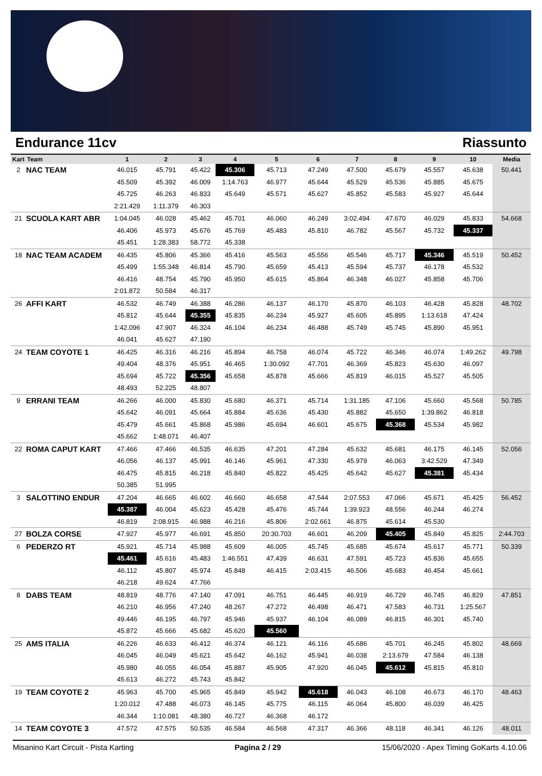Endurance 11cv Riassunto
| Kart | Team | 1 | 2 | 3 | 4 | 5 | 6 | 7 | 8 | 9 | 10 | Media |
| --- | --- | --- | --- | --- | --- | --- | --- | --- | --- | --- | --- | --- |
| 2 | NAC TEAM | 46.015 | 45.791 | 45.422 | 45.306 | 45.713 | 47.249 | 47.500 | 45.679 | 45.557 | 45.638 | 50.441 |
| | | 45.509 | 45.392 | 46.009 | 1:14.763 | 46.977 | 45.644 | 45.529 | 45.536 | 45.885 | 45.675 | |
| | | 45.725 | 46.263 | 46.833 | 45.649 | 45.571 | 45.627 | 45.852 | 45.583 | 45.927 | 45.644 | |
| | | 2:21.429 | 1:11.379 | 46.303 | | | | | | | | |
| 21 | SCUOLA KART ABR | 1:04.045 | 46.028 | 45.462 | 45.701 | 46.060 | 46.249 | 3:02.494 | 47.670 | 46.029 | 45.833 | 54.668 |
| | | 46.406 | 45.973 | 45.676 | 45.769 | 45.483 | 45.810 | 46.782 | 45.567 | 45.732 | 45.337 | |
| | | 45.451 | 1:28.383 | 58.772 | 45.338 | | | | | | | |
| 18 | NAC TEAM ACADEM | 46.435 | 45.806 | 45.366 | 45.416 | 45.563 | 45.556 | 45.546 | 45.717 | 45.346 | 45.519 | 50.452 |
| | | 45.499 | 1:55.348 | 46.814 | 45.790 | 45.659 | 45.413 | 45.594 | 45.737 | 46.178 | 45.532 | |
| | | 46.416 | 48.754 | 45.790 | 45.950 | 45.615 | 45.864 | 46.348 | 46.027 | 45.858 | 45.706 | |
| | | 2:01.872 | 50.584 | 46.317 | | | | | | | | |
| 26 | AFFI KART | 46.532 | 46.749 | 46.388 | 46.286 | 46.137 | 46.170 | 45.870 | 46.103 | 46.428 | 45.828 | 48.702 |
| | | 45.812 | 45.644 | 45.355 | 45.835 | 46.234 | 45.927 | 45.605 | 45.895 | 1:13.618 | 47.424 | |
| | | 1:42.096 | 47.907 | 46.324 | 46.104 | 46.234 | 46.488 | 45.749 | 45.745 | 45.890 | 45.951 | |
| | | 46.041 | 45.627 | 47.190 | | | | | | | | |
| 24 | TEAM COYOTE 1 | 46.425 | 46.316 | 46.216 | 45.894 | 46.758 | 46.074 | 45.722 | 46.346 | 46.074 | 1:49.262 | 49.798 |
| | | 49.404 | 48.376 | 45.951 | 46.465 | 1:30.092 | 47.701 | 46.369 | 45.823 | 45.630 | 46.097 | |
| | | 45.694 | 45.722 | 45.356 | 45.658 | 45.878 | 45.666 | 45.819 | 46.015 | 45.527 | 45.505 | |
| | | 48.493 | 52.225 | 48.807 | | | | | | | | |
| 9 | ERRANI TEAM | 46.266 | 46.000 | 45.830 | 45.680 | 46.371 | 45.714 | 1:31.185 | 47.106 | 45.660 | 45.568 | 50.785 |
| | | 45.642 | 46.091 | 45.664 | 45.884 | 45.636 | 45.430 | 45.882 | 45.650 | 1:39.862 | 46.818 | |
| | | 45.479 | 45.661 | 45.868 | 45.986 | 45.694 | 46.601 | 45.675 | 45.368 | 45.534 | 45.982 | |
| | | 45.662 | 1:48.071 | 46.407 | | | | | | | | |
| 22 | ROMA CAPUT KART | 47.466 | 47.466 | 46.535 | 46.635 | 47.201 | 47.284 | 45.632 | 45.681 | 46.175 | 46.145 | 52.056 |
| | | 46.056 | 46.137 | 45.991 | 46.146 | 45.961 | 47.330 | 45.979 | 46.063 | 3:42.529 | 47.349 | |
| | | 46.475 | 45.815 | 46.218 | 45.840 | 45.822 | 45.425 | 45.642 | 45.627 | 45.381 | 45.434 | |
| | | 50.385 | 51.995 | | | | | | | | | |
| 3 | SALOTTINO ENDUR | 47.204 | 46.665 | 46.602 | 46.660 | 46.658 | 47.544 | 2:07.553 | 47.066 | 45.671 | 45.425 | 56.452 |
| | | 45.387 | 46.004 | 45.623 | 45.428 | 45.476 | 45.744 | 1:39.923 | 48.556 | 46.244 | 46.274 | |
| | | 46.819 | 2:08.915 | 46.988 | 46.216 | 45.806 | 2:02.661 | 46.875 | 45.614 | 45.530 | | |
| 27 | BOLZA CORSE | 47.927 | 45.977 | 46.691 | 45.850 | 20:30.703 | 46.601 | 46.209 | 45.405 | 45.849 | 45.825 | 2:44.703 |
| 6 | PEDERZO RT | 45.921 | 45.714 | 45.988 | 45.609 | 46.005 | 45.745 | 45.685 | 45.674 | 45.617 | 45.771 | 50.339 |
| | | 45.461 | 45.616 | 45.483 | 1:46.551 | 47.439 | 46.631 | 47.591 | 45.723 | 45.836 | 45.655 | |
| | | 46.112 | 45.807 | 45.974 | 45.848 | 46.415 | 2:03.415 | 46.506 | 45.683 | 46.454 | 45.661 | |
| | | 46.218 | 49.624 | 47.766 | | | | | | | | |
| 8 | DABS TEAM | 48.819 | 48.776 | 47.140 | 47.091 | 46.751 | 46.445 | 46.919 | 46.729 | 46.745 | 46.829 | 47.851 |
| | | 46.210 | 46.956 | 47.240 | 48.267 | 47.272 | 46.498 | 46.471 | 47.583 | 46.731 | 1:25.567 | |
| | | 49.446 | 46.195 | 46.797 | 45.946 | 45.937 | 46.104 | 46.089 | 46.815 | 46.301 | 45.740 | |
| | | 45.872 | 45.666 | 45.682 | 45.620 | 45.560 | | | | | | |
| 25 | AMS ITALIA | 46.226 | 46.633 | 46.412 | 46.374 | 46.121 | 46.116 | 45.686 | 45.701 | 46.245 | 45.802 | 48.669 |
| | | 46.045 | 46.049 | 45.621 | 45.642 | 46.162 | 45.941 | 46.038 | 2:13.679 | 47.584 | 46.138 | |
| | | 45.980 | 46.055 | 46.054 | 45.887 | 45.905 | 47.920 | 46.045 | 45.612 | 45.815 | 45.810 | |
| | | 45.613 | 46.272 | 45.743 | 45.842 | | | | | | | |
| 19 | TEAM COYOTE 2 | 45.963 | 45.700 | 45.965 | 45.849 | 45.942 | 45.618 | 46.043 | 46.108 | 46.673 | 46.170 | 48.463 |
| | | 1:20.012 | 47.488 | 46.073 | 46.145 | 45.775 | 46.115 | 46.064 | 45.800 | 46.039 | 46.425 | |
| | | 46.344 | 1:10.081 | 48.380 | 46.727 | 46.368 | 46.172 | | | | | |
| 14 | TEAM COYOTE 3 | 47.572 | 47.575 | 50.535 | 46.584 | 46.568 | 47.317 | 46.366 | 48.118 | 46.341 | 46.126 | 48.011 |
Misanino Kart Circuit - Pista Karting Pagina 2 / 29 15/06/2020 - Apex Timing GoKarts 4.10.06